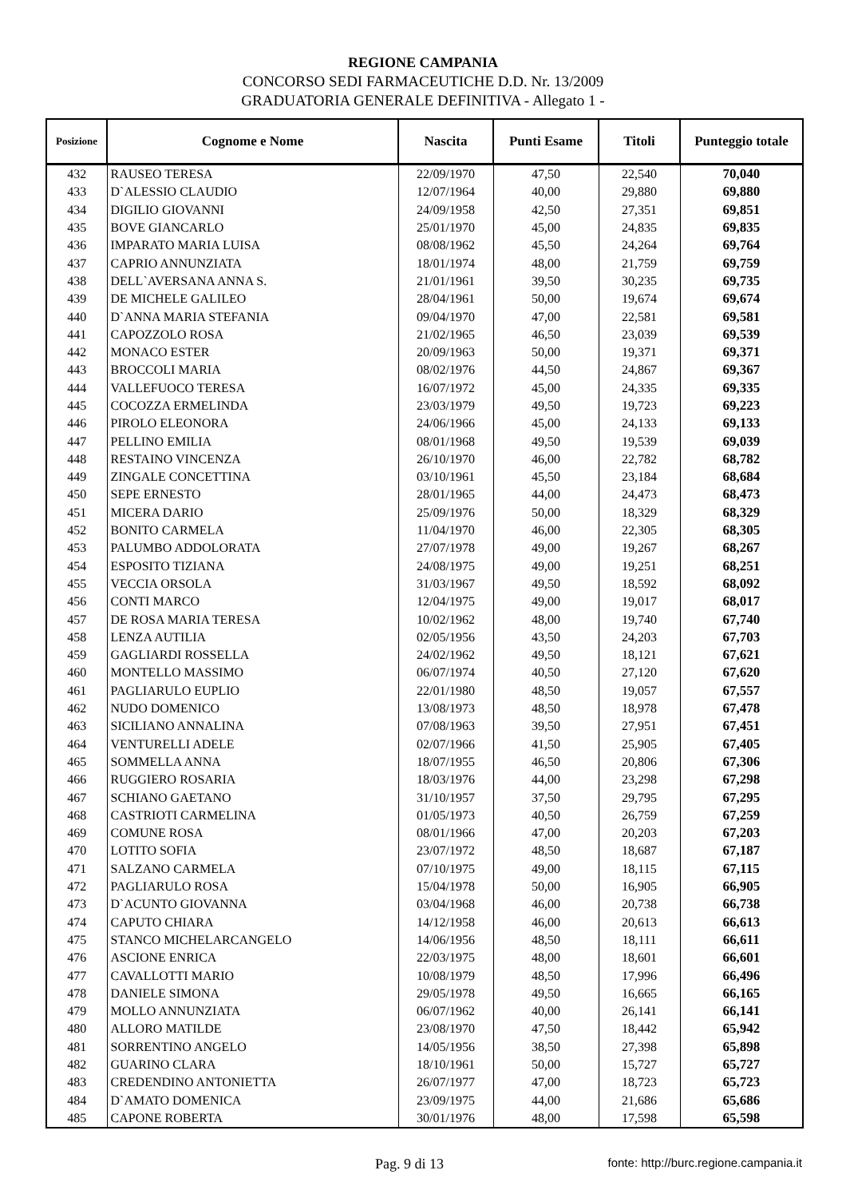REGIONE CAMPANIA
CONCORSO SEDI FARMACEUTICHE D.D. Nr. 13/2009
GRADUATORIA GENERALE DEFINITIVA - Allegato 1 -
| Posizione | Cognome e Nome | Nascita | Punti Esame | Titoli | Punteggio totale |
| --- | --- | --- | --- | --- | --- |
| 432 | RAUSEO TERESA | 22/09/1970 | 47,50 | 22,540 | 70,040 |
| 433 | D`ALESSIO CLAUDIO | 12/07/1964 | 40,00 | 29,880 | 69,880 |
| 434 | DIGILIO GIOVANNI | 24/09/1958 | 42,50 | 27,351 | 69,851 |
| 435 | BOVE GIANCARLO | 25/01/1970 | 45,00 | 24,835 | 69,835 |
| 436 | IMPARATO MARIA LUISA | 08/08/1962 | 45,50 | 24,264 | 69,764 |
| 437 | CAPRIO ANNUNZIATA | 18/01/1974 | 48,00 | 21,759 | 69,759 |
| 438 | DELL`AVERSANA ANNA S. | 21/01/1961 | 39,50 | 30,235 | 69,735 |
| 439 | DE MICHELE GALILEO | 28/04/1961 | 50,00 | 19,674 | 69,674 |
| 440 | D`ANNA MARIA STEFANIA | 09/04/1970 | 47,00 | 22,581 | 69,581 |
| 441 | CAPOZZOLO ROSA | 21/02/1965 | 46,50 | 23,039 | 69,539 |
| 442 | MONACO ESTER | 20/09/1963 | 50,00 | 19,371 | 69,371 |
| 443 | BROCCOLI MARIA | 08/02/1976 | 44,50 | 24,867 | 69,367 |
| 444 | VALLEFUOCO TERESA | 16/07/1972 | 45,00 | 24,335 | 69,335 |
| 445 | COCOZZA ERMELINDA | 23/03/1979 | 49,50 | 19,723 | 69,223 |
| 446 | PIROLO ELEONORA | 24/06/1966 | 45,00 | 24,133 | 69,133 |
| 447 | PELLINO EMILIA | 08/01/1968 | 49,50 | 19,539 | 69,039 |
| 448 | RESTAINO VINCENZA | 26/10/1970 | 46,00 | 22,782 | 68,782 |
| 449 | ZINGALE CONCETTINA | 03/10/1961 | 45,50 | 23,184 | 68,684 |
| 450 | SEPE ERNESTO | 28/01/1965 | 44,00 | 24,473 | 68,473 |
| 451 | MICERA DARIO | 25/09/1976 | 50,00 | 18,329 | 68,329 |
| 452 | BONITO CARMELA | 11/04/1970 | 46,00 | 22,305 | 68,305 |
| 453 | PALUMBO ADDOLORATA | 27/07/1978 | 49,00 | 19,267 | 68,267 |
| 454 | ESPOSITO TIZIANA | 24/08/1975 | 49,00 | 19,251 | 68,251 |
| 455 | VECCIA ORSOLA | 31/03/1967 | 49,50 | 18,592 | 68,092 |
| 456 | CONTI MARCO | 12/04/1975 | 49,00 | 19,017 | 68,017 |
| 457 | DE ROSA MARIA TERESA | 10/02/1962 | 48,00 | 19,740 | 67,740 |
| 458 | LENZA AUTILIA | 02/05/1956 | 43,50 | 24,203 | 67,703 |
| 459 | GAGLIARDI ROSSELLA | 24/02/1962 | 49,50 | 18,121 | 67,621 |
| 460 | MONTELLO MASSIMO | 06/07/1974 | 40,50 | 27,120 | 67,620 |
| 461 | PAGLIARULO EUPLIO | 22/01/1980 | 48,50 | 19,057 | 67,557 |
| 462 | NUDO DOMENICO | 13/08/1973 | 48,50 | 18,978 | 67,478 |
| 463 | SICILIANO ANNALINA | 07/08/1963 | 39,50 | 27,951 | 67,451 |
| 464 | VENTURELLI ADELE | 02/07/1966 | 41,50 | 25,905 | 67,405 |
| 465 | SOMMELLA ANNA | 18/07/1955 | 46,50 | 20,806 | 67,306 |
| 466 | RUGGIERO ROSARIA | 18/03/1976 | 44,00 | 23,298 | 67,298 |
| 467 | SCHIANO GAETANO | 31/10/1957 | 37,50 | 29,795 | 67,295 |
| 468 | CASTRIOTI CARMELINA | 01/05/1973 | 40,50 | 26,759 | 67,259 |
| 469 | COMUNE ROSA | 08/01/1966 | 47,00 | 20,203 | 67,203 |
| 470 | LOTITO SOFIA | 23/07/1972 | 48,50 | 18,687 | 67,187 |
| 471 | SALZANO CARMELA | 07/10/1975 | 49,00 | 18,115 | 67,115 |
| 472 | PAGLIARULO ROSA | 15/04/1978 | 50,00 | 16,905 | 66,905 |
| 473 | D`ACUNTO GIOVANNA | 03/04/1968 | 46,00 | 20,738 | 66,738 |
| 474 | CAPUTO CHIARA | 14/12/1958 | 46,00 | 20,613 | 66,613 |
| 475 | STANCO MICHELARCANGELO | 14/06/1956 | 48,50 | 18,111 | 66,611 |
| 476 | ASCIONE ENRICA | 22/03/1975 | 48,00 | 18,601 | 66,601 |
| 477 | CAVALLOTTI MARIO | 10/08/1979 | 48,50 | 17,996 | 66,496 |
| 478 | DANIELE SIMONA | 29/05/1978 | 49,50 | 16,665 | 66,165 |
| 479 | MOLLO ANNUNZIATA | 06/07/1962 | 40,00 | 26,141 | 66,141 |
| 480 | ALLORO MATILDE | 23/08/1970 | 47,50 | 18,442 | 65,942 |
| 481 | SORRENTINO ANGELO | 14/05/1956 | 38,50 | 27,398 | 65,898 |
| 482 | GUARINO CLARA | 18/10/1961 | 50,00 | 15,727 | 65,727 |
| 483 | CREDENDINO ANTONIETTA | 26/07/1977 | 47,00 | 18,723 | 65,723 |
| 484 | D`AMATO DOMENICA | 23/09/1975 | 44,00 | 21,686 | 65,686 |
| 485 | CAPONE ROBERTA | 30/01/1976 | 48,00 | 17,598 | 65,598 |
Pag. 9 di 13 fonte: http://burc.regione.campania.it